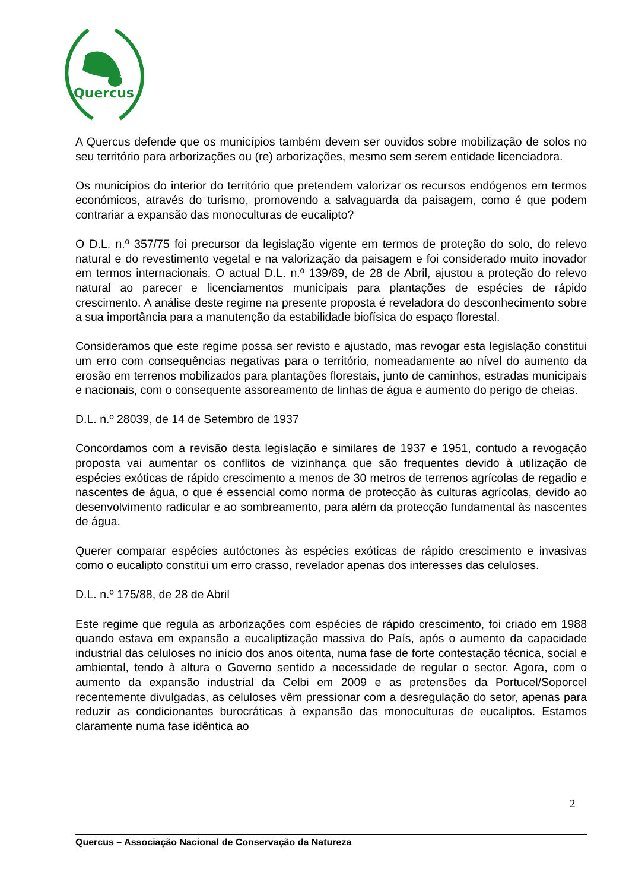Quercus
A Quercus defende que os municípios também devem ser ouvidos sobre mobilização de solos no seu território para arborizações ou (re) arborizações, mesmo sem serem entidade licenciadora.
Os municípios do interior do território que pretendem valorizar os recursos endógenos em termos económicos, através do turismo, promovendo a salvaguarda da paisagem, como é que podem contrariar a expansão das monoculturas de eucalipto?
O D.L. n.º 357/75 foi precursor da legislação vigente em termos de proteção do solo, do relevo natural e do revestimento vegetal e na valorização da paisagem e foi considerado muito inovador em termos internacionais. O actual D.L. n.º 139/89, de 28 de Abril, ajustou a proteção do relevo natural ao parecer e licenciamentos municipais para plantações de espécies de rápido crescimento. A análise deste regime na presente proposta é reveladora do desconhecimento sobre a sua importância para a manutenção da estabilidade biofísica do espaço florestal.
Consideramos que este regime possa ser revisto e ajustado, mas revogar esta legislação constitui um erro com consequências negativas para o território, nomeadamente ao nível do aumento da erosão em terrenos mobilizados para plantações florestais, junto de caminhos, estradas municipais e nacionais, com o consequente assoreamento de linhas de água e aumento do perigo de cheias.
D.L. n.º 28039, de 14 de Setembro de 1937
Concordamos com a revisão desta legislação e similares de 1937 e 1951, contudo a revogação proposta vai aumentar os conflitos de vizinhança que são frequentes devido à utilização de espécies exóticas de rápido crescimento a menos de 30 metros de terrenos agrícolas de regadio e nascentes de água, o que é essencial como norma de protecção às culturas agrícolas, devido ao desenvolvimento radicular e ao sombreamento, para além da protecção fundamental às nascentes de água.
Querer comparar espécies autóctones às espécies exóticas de rápido crescimento e invasivas como o eucalipto constitui um erro crasso, revelador apenas dos interesses das celuloses.
D.L. n.º 175/88, de 28 de Abril
Este regime que regula as arborizações com espécies de rápido crescimento, foi criado em 1988 quando estava em expansão a eucaliptização massiva do País, após o aumento da capacidade industrial das celuloses no início dos anos oitenta, numa fase de forte contestação técnica, social e ambiental, tendo à altura o Governo sentido a necessidade de regular o sector. Agora, com o aumento da expansão industrial da Celbi em 2009 e as pretensões da Portucel/Soporcel recentemente divulgadas, as celuloses vêm pressionar com a desregulação do setor, apenas para reduzir as condicionantes burocráticas à expansão das monoculturas de eucaliptos. Estamos claramente numa fase idêntica ao
2
Quercus – Associação Nacional de Conservação da Natureza